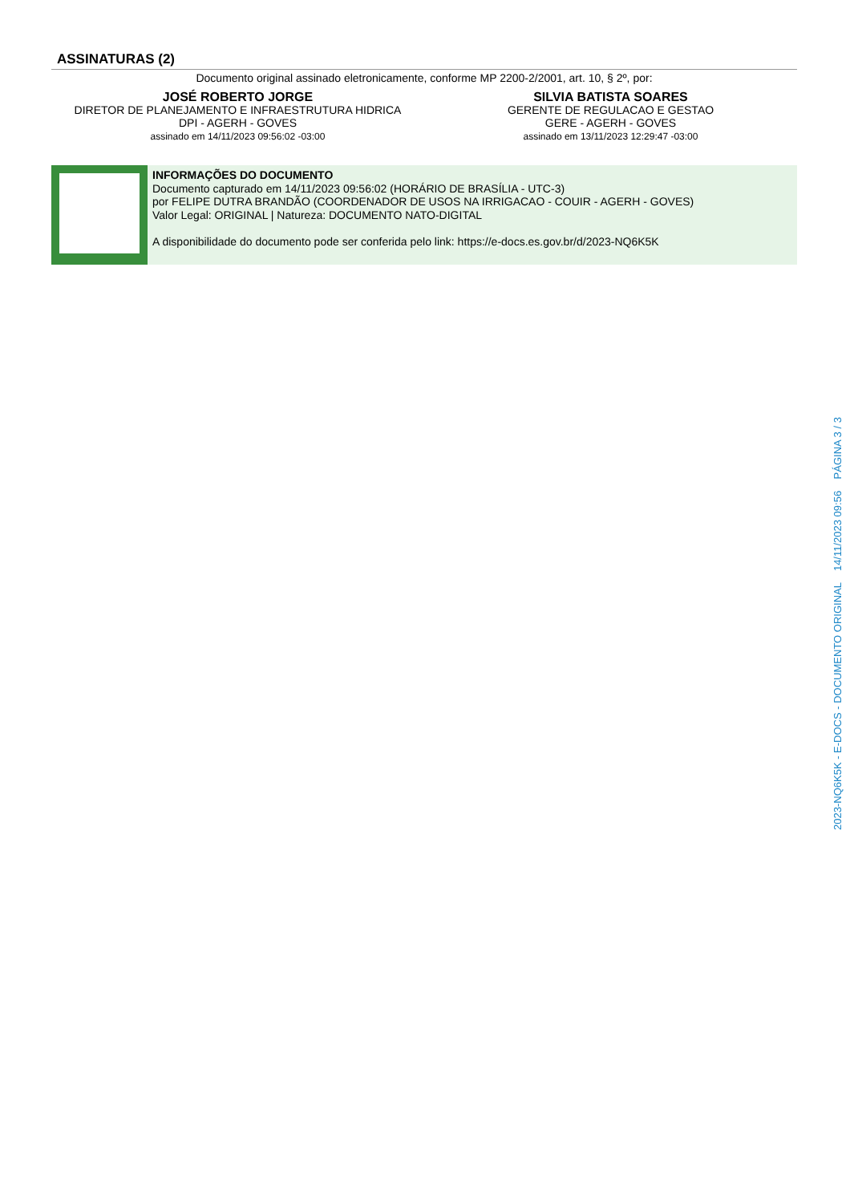ASSINATURAS (2)
Documento original assinado eletronicamente, conforme MP 2200-2/2001, art. 10, § 2º, por:
JOSÉ ROBERTO JORGE
DIRETOR DE PLANEJAMENTO E INFRAESTRUTURA HIDRICA
DPI - AGERH - GOVES
assinado em 14/11/2023 09:56:02 -03:00
SILVIA BATISTA SOARES
GERENTE DE REGULACAO E GESTAO
GERE - AGERH - GOVES
assinado em 13/11/2023 12:29:47 -03:00
INFORMAÇÕES DO DOCUMENTO
Documento capturado em 14/11/2023 09:56:02 (HORÁRIO DE BRASÍLIA - UTC-3)
por FELIPE DUTRA BRANDÃO (COORDENADOR DE USOS NA IRRIGACAO - COUIR - AGERH - GOVES)
Valor Legal: ORIGINAL | Natureza: DOCUMENTO NATO-DIGITAL
A disponibilidade do documento pode ser conferida pelo link: https://e-docs.es.gov.br/d/2023-NQ6K5K
2023-NQ6K5K - E-DOCS - DOCUMENTO ORIGINAL 14/11/2023 09:56 PÁGINA 3 / 3